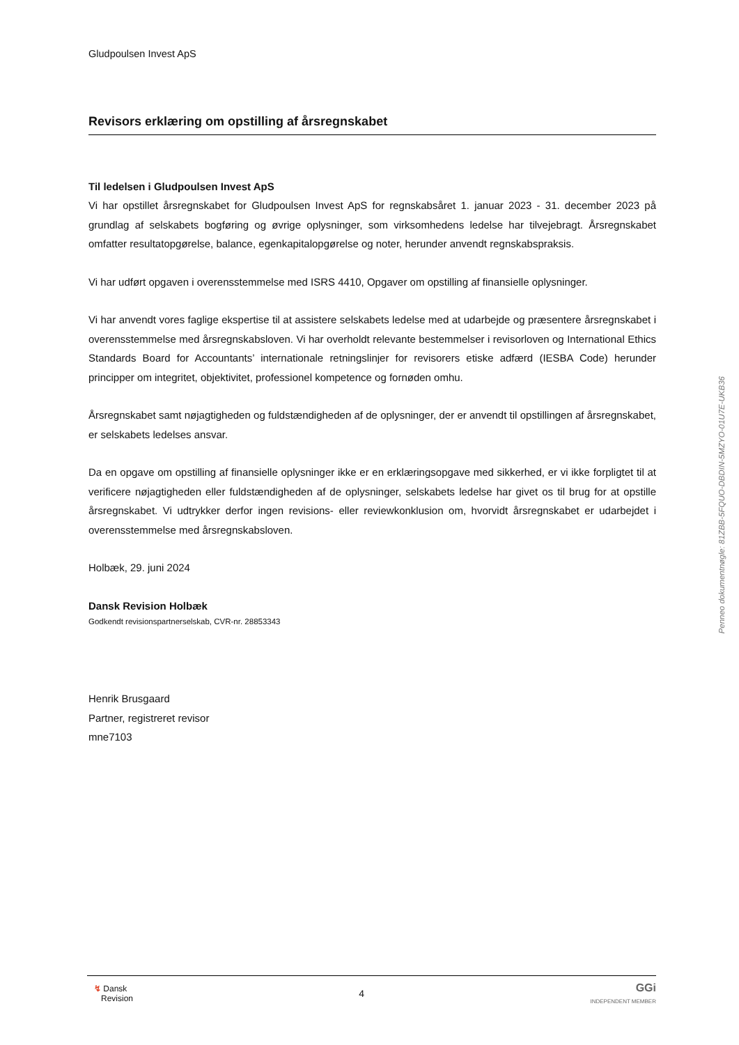Gludpoulsen Invest ApS
Revisors erklæring om opstilling af årsregnskabet
Til ledelsen i Gludpoulsen Invest ApS
Vi har opstillet årsregnskabet for Gludpoulsen Invest ApS for regnskabsåret 1. januar 2023 - 31. december 2023 på grundlag af selskabets bogføring og øvrige oplysninger, som virksomhedens ledelse har tilvejebragt. Årsregnskabet omfatter resultatopgørelse, balance, egenkapitalopgørelse og noter, herunder anvendt regnskabspraksis.
Vi har udført opgaven i overensstemmelse med ISRS 4410, Opgaver om opstilling af finansielle oplysninger.
Vi har anvendt vores faglige ekspertise til at assistere selskabets ledelse med at udarbejde og præsentere årsregnskabet i overensstemmelse med årsregnskabsloven. Vi har overholdt relevante bestemmelser i revisorloven og International Ethics Standards Board for Accountants’ internationale retningslinjer for revisorers etiske adfærd (IESBA Code) herunder principper om integritet, objektivitet, professionel kompetence og fornøden omhu.
Årsregnskabet samt nøjagtigheden og fuldstændigheden af de oplysninger, der er anvendt til opstillingen af årsregnskabet, er selskabets ledelses ansvar.
Da en opgave om opstilling af finansielle oplysninger ikke er en erklæringsopgave med sikkerhed, er vi ikke forpligtet til at verificere nøjagtigheden eller fuldstændigheden af de oplysninger, selskabets ledelse har givet os til brug for at opstille årsregnskabet. Vi udtrykker derfor ingen revisions- eller reviewkonklusion om, hvorvidt årsregnskabet er udarbejdet i overensstemmelse med årsregnskabsloven.
Holbæk, 29. juni 2024
Dansk Revision Holbæk
Godkendt revisionspartnerselskab, CVR-nr. 28853343
Henrik Brusgaard
Partner, registreret revisor
mne7103
Penneo dokumentnøgle: 81ZBB-5FQUO-DBDIN-5MZYO-01U7E-UKB36
↯ Dansk
Revision
4
GGi
INDEPENDENT MEMBER